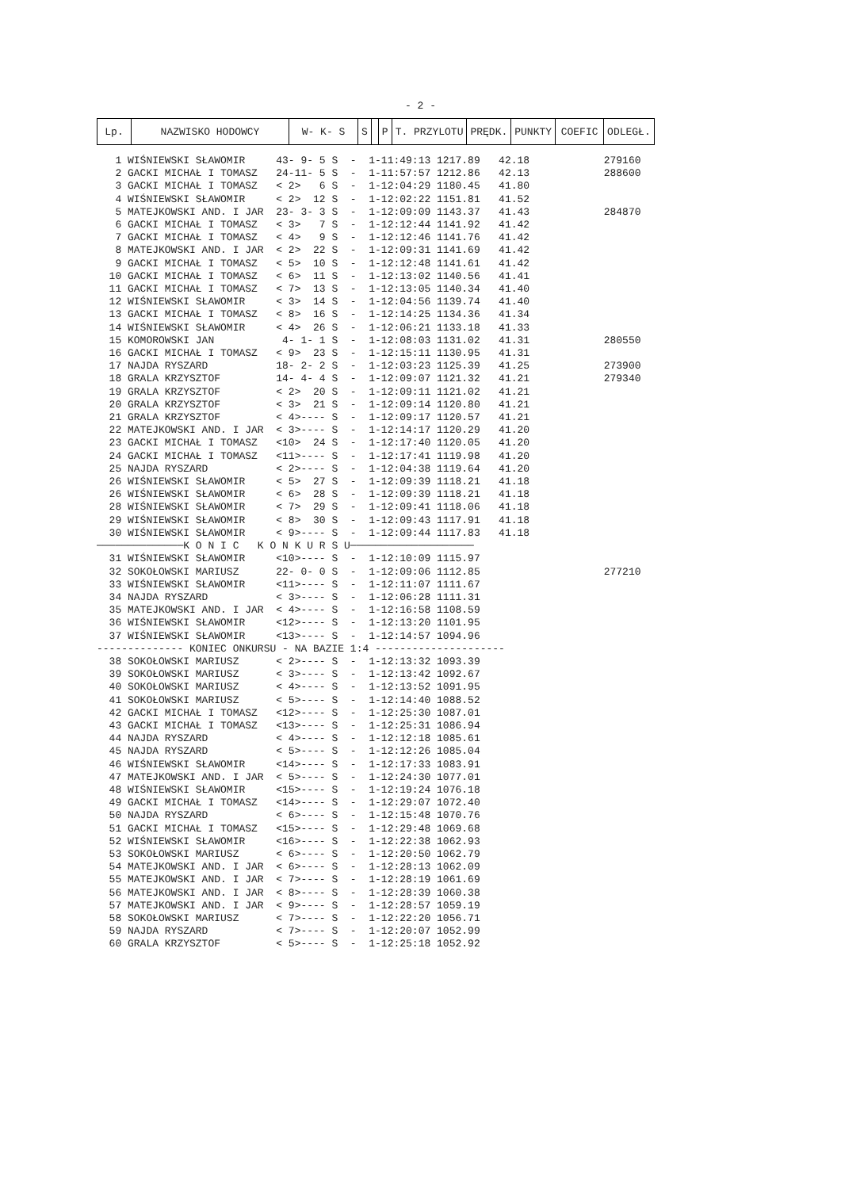- 2 -
| Lp. | NAZWISKO HODOWCY | W- K- S | S | | P | T. PRZYLOTU | PRĘDK. | PUNKTY | COEFIC | ODLEGŁ. |
| --- | --- | --- | --- | --- | --- | --- | --- | --- | --- | --- |
   1 WIŚNIEWSKI SŁAWOMIR     43- 9- 5 S  -  1-11:49:13 1217.89   42.18            279160
   2 GACKI MICHAŁ I TOMASZ   24-11- 5 S  -  1-11:57:57 1212.86   42.13            288600
   3 GACKI MICHAŁ I TOMASZ   < 2>   6 S  -  1-12:04:29 1180.45   41.80
   4 WIŚNIEWSKI SŁAWOMIR     < 2>  12 S  -  1-12:02:22 1151.81   41.52
   5 MATEJKOWSKI AND. I JAR  23- 3- 3 S  -  1-12:09:09 1143.37   41.43            284870
   6 GACKI MICHAŁ I TOMASZ   < 3>   7 S  -  1-12:12:44 1141.92   41.42
   7 GACKI MICHAŁ I TOMASZ   < 4>   9 S  -  1-12:12:46 1141.76   41.42
   8 MATEJKOWSKI AND. I JAR  < 2>  22 S  -  1-12:09:31 1141.69   41.42
   9 GACKI MICHAŁ I TOMASZ   < 5>  10 S  -  1-12:12:48 1141.61   41.42
  10 GACKI MICHAŁ I TOMASZ   < 6>  11 S  -  1-12:13:02 1140.56   41.41
  11 GACKI MICHAŁ I TOMASZ   < 7>  13 S  -  1-12:13:05 1140.34   41.40
  12 WIŚNIEWSKI SŁAWOMIR     < 3>  14 S  -  1-12:04:56 1139.74   41.40
  13 GACKI MICHAŁ I TOMASZ   < 8>  16 S  -  1-12:14:25 1134.36   41.34
  14 WIŚNIEWSKI SŁAWOMIR     < 4>  26 S  -  1-12:06:21 1133.18   41.33
  15 KOMOROWSKI JAN           4- 1- 1 S  -  1-12:08:03 1131.02   41.31            280550
  16 GACKI MICHAŁ I TOMASZ   < 9>  23 S  -  1-12:15:11 1130.95   41.31
  17 NAJDA RYSZARD           18- 2- 2 S  -  1-12:03:23 1125.39   41.25            273900
  18 GRALA KRZYSZTOF         14- 4- 4 S  -  1-12:09:07 1121.32   41.21            279340
  19 GRALA KRZYSZTOF         < 2>  20 S  -  1-12:09:11 1121.02   41.21
  20 GRALA KRZYSZTOF         < 3>  21 S  -  1-12:09:14 1120.80   41.21
  21 GRALA KRZYSZTOF         < 4>---- S  -  1-12:09:17 1120.57   41.21
  22 MATEJKOWSKI AND. I JAR  < 3>---- S  -  1-12:14:17 1120.29   41.20
  23 GACKI MICHAŁ I TOMASZ   <10>  24 S  -  1-12:17:40 1120.05   41.20
  24 GACKI MICHAŁ I TOMASZ   <11>---- S  -  1-12:17:41 1119.98   41.20
  25 NAJDA RYSZARD           < 2>---- S  -  1-12:04:38 1119.64   41.20
  26 WIŚNIEWSKI SŁAWOMIR     < 5>  27 S  -  1-12:09:39 1118.21   41.18
  26 WIŚNIEWSKI SŁAWOMIR     < 6>  28 S  -  1-12:09:39 1118.21   41.18
  28 WIŚNIEWSKI SŁAWOMIR     < 7>  29 S  -  1-12:09:41 1118.06   41.18
  29 WIŚNIEWSKI SŁAWOMIR     < 8>  30 S  -  1-12:09:43 1117.91   41.18
  30 WIŚNIEWSKI SŁAWOMIR     < 9>---- S  -  1-12:09:44 1117.83   41.18
──────────────K O N I C   K O N K U R S U────────────────────
  31 WIŚNIEWSKI SŁAWOMIR     <10>---- S  -  1-12:10:09 1115.97
  32 SOKOŁOWSKI MARIUSZ      22- 0- 0 S  -  1-12:09:06 1112.85                    277210
  33 WIŚNIEWSKI SŁAWOMIR     <11>---- S  -  1-12:11:07 1111.67
  34 NAJDA RYSZARD           < 3>---- S  -  1-12:06:28 1111.31
  35 MATEJKOWSKI AND. I JAR  < 4>---- S  -  1-12:16:58 1108.59
  36 WIŚNIEWSKI SŁAWOMIR     <12>---- S  -  1-12:13:20 1101.95
  37 WIŚNIEWSKI SŁAWOMIR     <13>---- S  -  1-12:14:57 1094.96
-------------- KONIEC ONKURSU - NA BAZIE 1:4 ---------------------
  38 SOKOŁOWSKI MARIUSZ      < 2>---- S  -  1-12:13:32 1093.39
  39 SOKOŁOWSKI MARIUSZ      < 3>---- S  -  1-12:13:42 1092.67
  40 SOKOŁOWSKI MARIUSZ      < 4>---- S  -  1-12:13:52 1091.95
  41 SOKOŁOWSKI MARIUSZ      < 5>---- S  -  1-12:14:40 1088.52
  42 GACKI MICHAŁ I TOMASZ   <12>---- S  -  1-12:25:30 1087.01
  43 GACKI MICHAŁ I TOMASZ   <13>---- S  -  1-12:25:31 1086.94
  44 NAJDA RYSZARD           < 4>---- S  -  1-12:12:18 1085.61
  45 NAJDA RYSZARD           < 5>---- S  -  1-12:12:26 1085.04
  46 WIŚNIEWSKI SŁAWOMIR     <14>---- S  -  1-12:17:33 1083.91
  47 MATEJKOWSKI AND. I JAR  < 5>---- S  -  1-12:24:30 1077.01
  48 WIŚNIEWSKI SŁAWOMIR     <15>---- S  -  1-12:19:24 1076.18
  49 GACKI MICHAŁ I TOMASZ   <14>---- S  -  1-12:29:07 1072.40
  50 NAJDA RYSZARD           < 6>---- S  -  1-12:15:48 1070.76
  51 GACKI MICHAŁ I TOMASZ   <15>---- S  -  1-12:29:48 1069.68
  52 WIŚNIEWSKI SŁAWOMIR     <16>---- S  -  1-12:22:38 1062.93
  53 SOKOŁOWSKI MARIUSZ      < 6>---- S  -  1-12:20:50 1062.79
  54 MATEJKOWSKI AND. I JAR  < 6>---- S  -  1-12:28:13 1062.09
  55 MATEJKOWSKI AND. I JAR  < 7>---- S  -  1-12:28:19 1061.69
  56 MATEJKOWSKI AND. I JAR  < 8>---- S  -  1-12:28:39 1060.38
  57 MATEJKOWSKI AND. I JAR  < 9>---- S  -  1-12:28:57 1059.19
  58 SOKOŁOWSKI MARIUSZ      < 7>---- S  -  1-12:22:20 1056.71
  59 NAJDA RYSZARD           < 7>---- S  -  1-12:20:07 1052.99
  60 GRALA KRZYSZTOF         < 5>---- S  -  1-12:25:18 1052.92